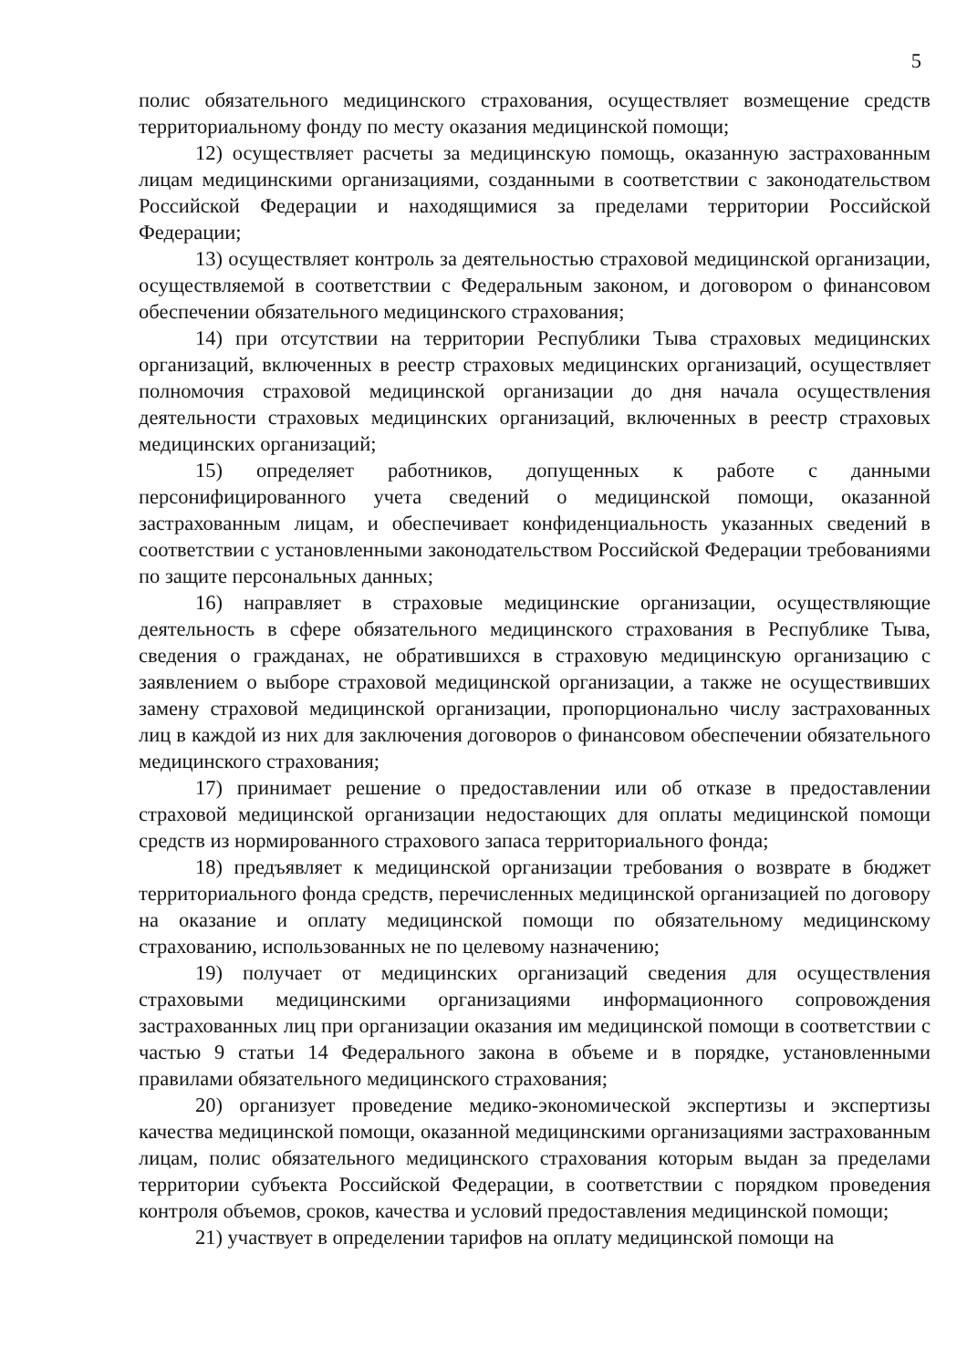5
полис обязательного медицинского страхования, осуществляет возмещение средств территориальному фонду по месту оказания медицинской помощи;
12) осуществляет расчеты за медицинскую помощь, оказанную застрахованным лицам медицинскими организациями, созданными в соответствии с законодательством Российской Федерации и находящимися за пределами территории Российской Федерации;
13) осуществляет контроль за деятельностью страховой медицинской организации, осуществляемой в соответствии с Федеральным законом, и договором о финансовом обеспечении обязательного медицинского страхования;
14) при отсутствии на территории Республики Тыва страховых медицинских организаций, включенных в реестр страховых медицинских организаций, осуществляет полномочия страховой медицинской организации до дня начала осуществления деятельности страховых медицинских организаций, включенных в реестр страховых медицинских организаций;
15) определяет работников, допущенных к работе с данными персонифицированного учета сведений о медицинской помощи, оказанной застрахованным лицам, и обеспечивает конфиденциальность указанных сведений в соответствии с установленными законодательством Российской Федерации требованиями по защите персональных данных;
16) направляет в страховые медицинские организации, осуществляющие деятельность в сфере обязательного медицинского страхования в Республике Тыва, сведения о гражданах, не обратившихся в страховую медицинскую организацию с заявлением о выборе страховой медицинской организации, а также не осуществивших замену страховой медицинской организации, пропорционально числу застрахованных лиц в каждой из них для заключения договоров о финансовом обеспечении обязательного медицинского страхования;
17) принимает решение о предоставлении или об отказе в предоставлении страховой медицинской организации недостающих для оплаты медицинской помощи средств из нормированного страхового запаса территориального фонда;
18) предъявляет к медицинской организации требования о возврате в бюджет территориального фонда средств, перечисленных медицинской организацией по договору на оказание и оплату медицинской помощи по обязательному медицинскому страхованию, использованных не по целевому назначению;
19) получает от медицинских организаций сведения для осуществления страховыми медицинскими организациями информационного сопровождения застрахованных лиц при организации оказания им медицинской помощи в соответствии с частью 9 статьи 14 Федерального закона в объеме и в порядке, установленными правилами обязательного медицинского страхования;
20) организует проведение медико-экономической экспертизы и экспертизы качества медицинской помощи, оказанной медицинскими организациями застрахованным лицам, полис обязательного медицинского страхования которым выдан за пределами территории субъекта Российской Федерации, в соответствии с порядком проведения контроля объемов, сроков, качества и условий предоставления медицинской помощи;
21) участвует в определении тарифов на оплату медицинской помощи на